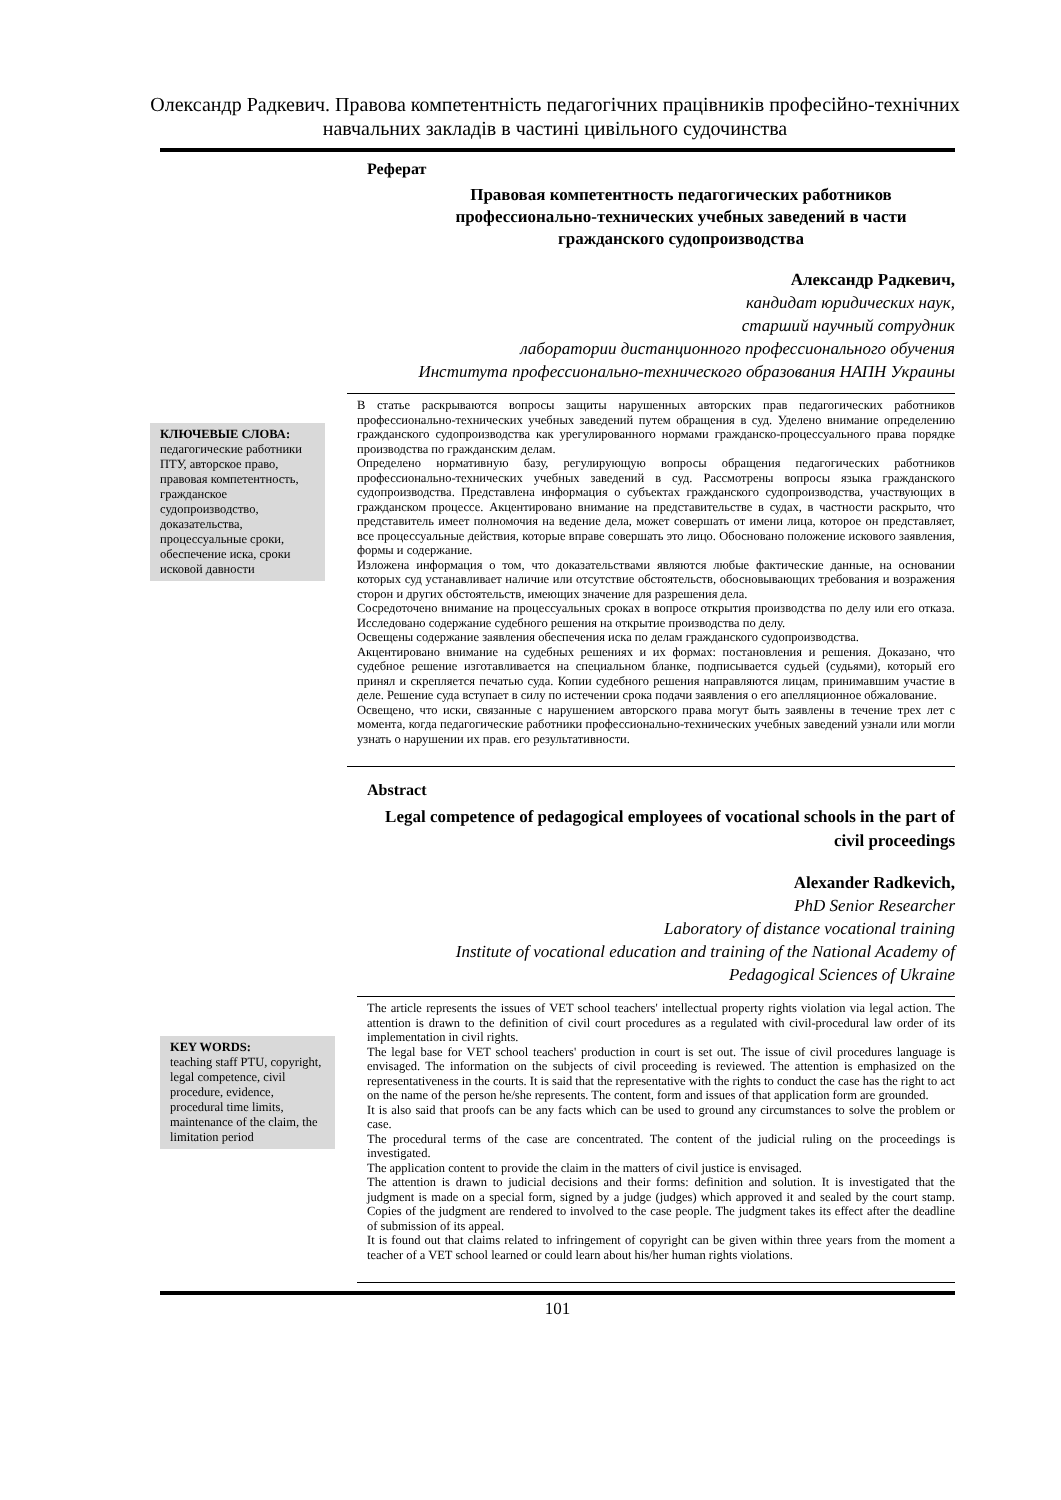Олександр Радкевич. Правова компетентність педагогічних працівників професійно-технічних навчальних закладів в частині цивільного судочинства
Реферат
Правовая компетентность педагогических работников профессионально-технических учебных заведений в части гражданского судопроизводства
Александр Радкевич,
кандидат юридических наук,
старший научный сотрудник
лаборатории дистанционного профессионального обучения
Института профессионально-технического образования НАПН Украины
КЛЮЧЕВЫЕ СЛОВА:
педагогические работники ПТУ, авторское право, правовая компетентность, гражданское судопроизводство, доказательства, процессуальные сроки, обеспечение иска, сроки исковой давности
В статье раскрываются вопросы защиты нарушенных авторских прав педагогических работников профессионально-технических учебных заведений путем обращения в суд. Уделено внимание определению гражданского судопроизводства как урегулированного нормами гражданско-процессуального права порядке производства по гражданским делам.
Определено нормативную базу, регулирующую вопросы обращения педагогических работников профессионально-технических учебных заведений в суд. Рассмотрены вопросы языка гражданского судопроизводства. Представлена информация о субъектах гражданского судопроизводства, участвующих в гражданском процессе. Акцентировано внимание на представительстве в судах, в частности раскрыто, что представитель имеет полномочия на ведение дела, может совершать от имени лица, которое он представляет, все процессуальные действия, которые вправе совершать это лицо. Обосновано положение искового заявления, формы и содержание.
Изложена информация о том, что доказательствами являются любые фактические данные, на основании которых суд устанавливает наличие или отсутствие обстоятельств, обосновывающих требования и возражения сторон и других обстоятельств, имеющих значение для разрешения дела.
Сосредоточено внимание на процессуальных сроках в вопросе открытия производства по делу или его отказа. Исследовано содержание судебного решения на открытие производства по делу.
Освещены содержание заявления обеспечения иска по делам гражданского судопроизводства.
Акцентировано внимание на судебных решениях и их формах: постановления и решения. Доказано, что судебное решение изготавливается на специальном бланке, подписывается судьей (судьями), который его принял и скрепляется печатью суда. Копии судебного решения направляются лицам, принимавшим участие в деле. Решение суда вступает в силу по истечении срока подачи заявления о его апелляционное обжалование.
Освещено, что иски, связанные с нарушением авторского права могут быть заявлены в течение трех лет с момента, когда педагогические работники профессионально-технических учебных заведений узнали или могли узнать о нарушении их прав. его результативности.
Abstract
Legal competence of pedagogical employees of vocational schools in the part of civil proceedings
Alexander Radkevich,
PhD Senior Researcher
Laboratory of distance vocational training
Institute of vocational education and training of the National Academy of Pedagogical Sciences of Ukraine
KEY WORDS:
teaching staff PTU, copyright, legal competence, civil procedure, evidence, procedural time limits, maintenance of the claim, the limitation period
The article represents the issues of VET school teachers' intellectual property rights violation via legal action. The attention is drawn to the definition of civil court procedures as a regulated with civil-procedural law order of its implementation in civil rights.
The legal base for VET school teachers' production in court is set out. The issue of civil procedures language is envisaged. The information on the subjects of civil proceeding is reviewed. The attention is emphasized on the representativeness in the courts. It is said that the representative with the rights to conduct the case has the right to act on the name of the person he/she represents. The content, form and issues of that application form are grounded.
It is also said that proofs can be any facts which can be used to ground any circumstances to solve the problem or case.
The procedural terms of the case are concentrated. The content of the judicial ruling on the proceedings is investigated.
The application content to provide the claim in the matters of civil justice is envisaged.
The attention is drawn to judicial decisions and their forms: definition and solution. It is investigated that the judgment is made on a special form, signed by a judge (judges) which approved it and sealed by the court stamp. Copies of the judgment are rendered to involved to the case people. The judgment takes its effect after the deadline of submission of its appeal.
It is found out that claims related to infringement of copyright can be given within three years from the moment a teacher of a VET school learned or could learn about his/her human rights violations.
101